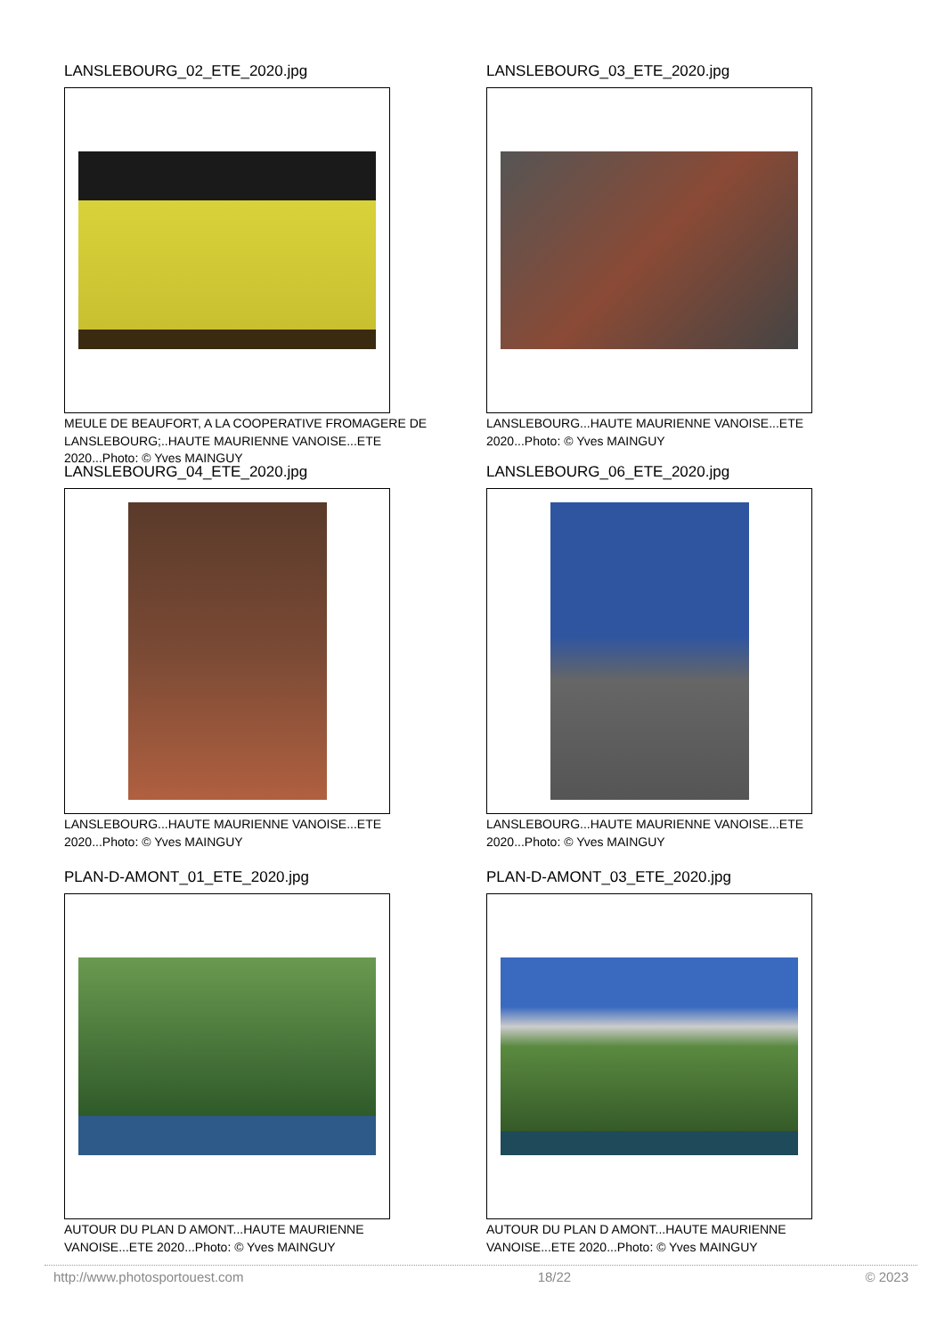LANSLEBOURG_02_ETE_2020.jpg
MEULE DE BEAUFORT, A LA COOPERATIVE FROMAGERE DE LANSLEBOURG;..HAUTE MAURIENNE VANOISE...ETE 2020...Photo: © Yves MAINGUY
LANSLEBOURG_03_ETE_2020.jpg
LANSLEBOURG...HAUTE MAURIENNE VANOISE...ETE 2020...Photo: © Yves MAINGUY
LANSLEBOURG_04_ETE_2020.jpg
LANSLEBOURG...HAUTE MAURIENNE VANOISE...ETE 2020...Photo: © Yves MAINGUY
LANSLEBOURG_06_ETE_2020.jpg
LANSLEBOURG...HAUTE MAURIENNE VANOISE...ETE 2020...Photo: © Yves MAINGUY
PLAN-D-AMONT_01_ETE_2020.jpg
AUTOUR DU PLAN D AMONT...HAUTE MAURIENNE VANOISE...ETE 2020...Photo: © Yves MAINGUY
PLAN-D-AMONT_03_ETE_2020.jpg
AUTOUR DU PLAN D AMONT...HAUTE MAURIENNE VANOISE...ETE 2020...Photo: © Yves MAINGUY
http://www.photosportouest.com 18/22 © 2023